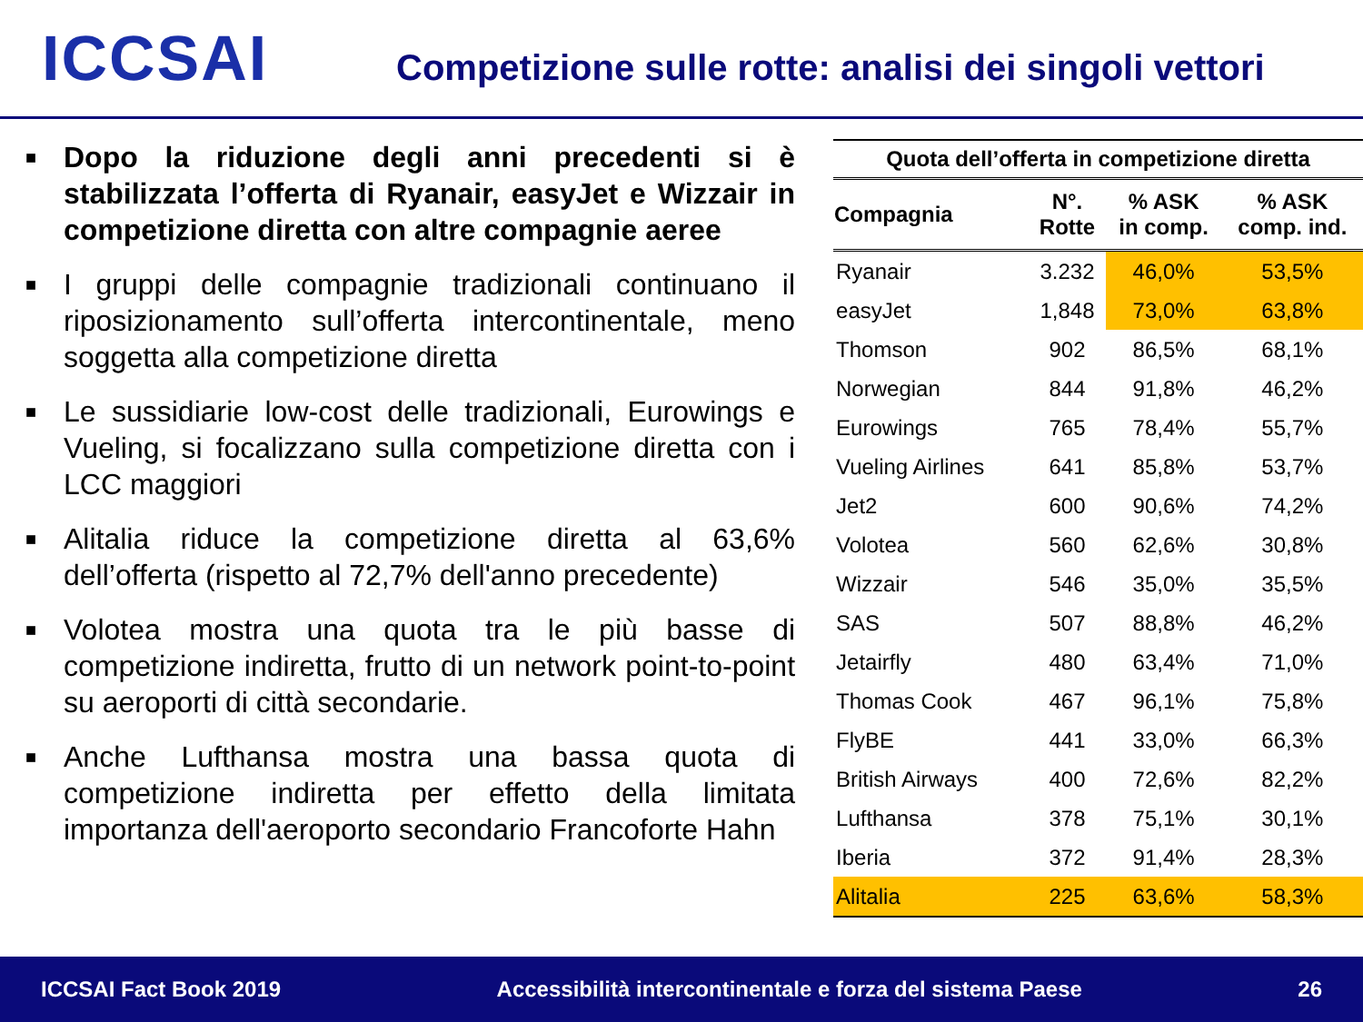ICCSAI
Competizione sulle rotte: analisi dei singoli vettori
■
Dopo la riduzione degli anni precedenti si è stabilizzata l’offerta di Ryanair, easyJet e Wizzair in competizione diretta con altre compagnie aeree
■
I gruppi delle compagnie tradizionali continuano il riposizionamento sull’offerta intercontinentale, meno soggetta alla competizione diretta
■
Le sussidiarie low-cost delle tradizionali, Eurowings e Vueling, si focalizzano sulla competizione diretta con i LCC maggiori
■
Alitalia riduce la competizione diretta al 63,6% dell’offerta (rispetto al 72,7% dell'anno precedente)
■
Volotea mostra una quota tra le più basse di competizione indiretta, frutto di un network point-to-point su aeroporti di città secondarie.
■
Anche Lufthansa mostra una bassa quota di competizione indiretta per effetto della limitata importanza dell'aeroporto secondario Francoforte Hahn
| Quota dell’offerta in competizione diretta | | | |
| --- | --- | --- | --- |
| Compagnia | N°. Rotte | % ASK in comp. | % ASK comp. ind. |
| Ryanair | 3.232 | 46,0% | 53,5% |
| easyJet | 1,848 | 73,0% | 63,8% |
| Thomson | 902 | 86,5% | 68,1% |
| Norwegian | 844 | 91,8% | 46,2% |
| Eurowings | 765 | 78,4% | 55,7% |
| Vueling Airlines | 641 | 85,8% | 53,7% |
| Jet2 | 600 | 90,6% | 74,2% |
| Volotea | 560 | 62,6% | 30,8% |
| Wizzair | 546 | 35,0% | 35,5% |
| SAS | 507 | 88,8% | 46,2% |
| Jetairfly | 480 | 63,4% | 71,0% |
| Thomas Cook | 467 | 96,1% | 75,8% |
| FlyBE | 441 | 33,0% | 66,3% |
| British Airways | 400 | 72,6% | 82,2% |
| Lufthansa | 378 | 75,1% | 30,1% |
| Iberia | 372 | 91,4% | 28,3% |
| Alitalia | 225 | 63,6% | 58,3% |
ICCSAI Fact Book 2019 Accessibilità intercontinentale e forza del sistema Paese 26